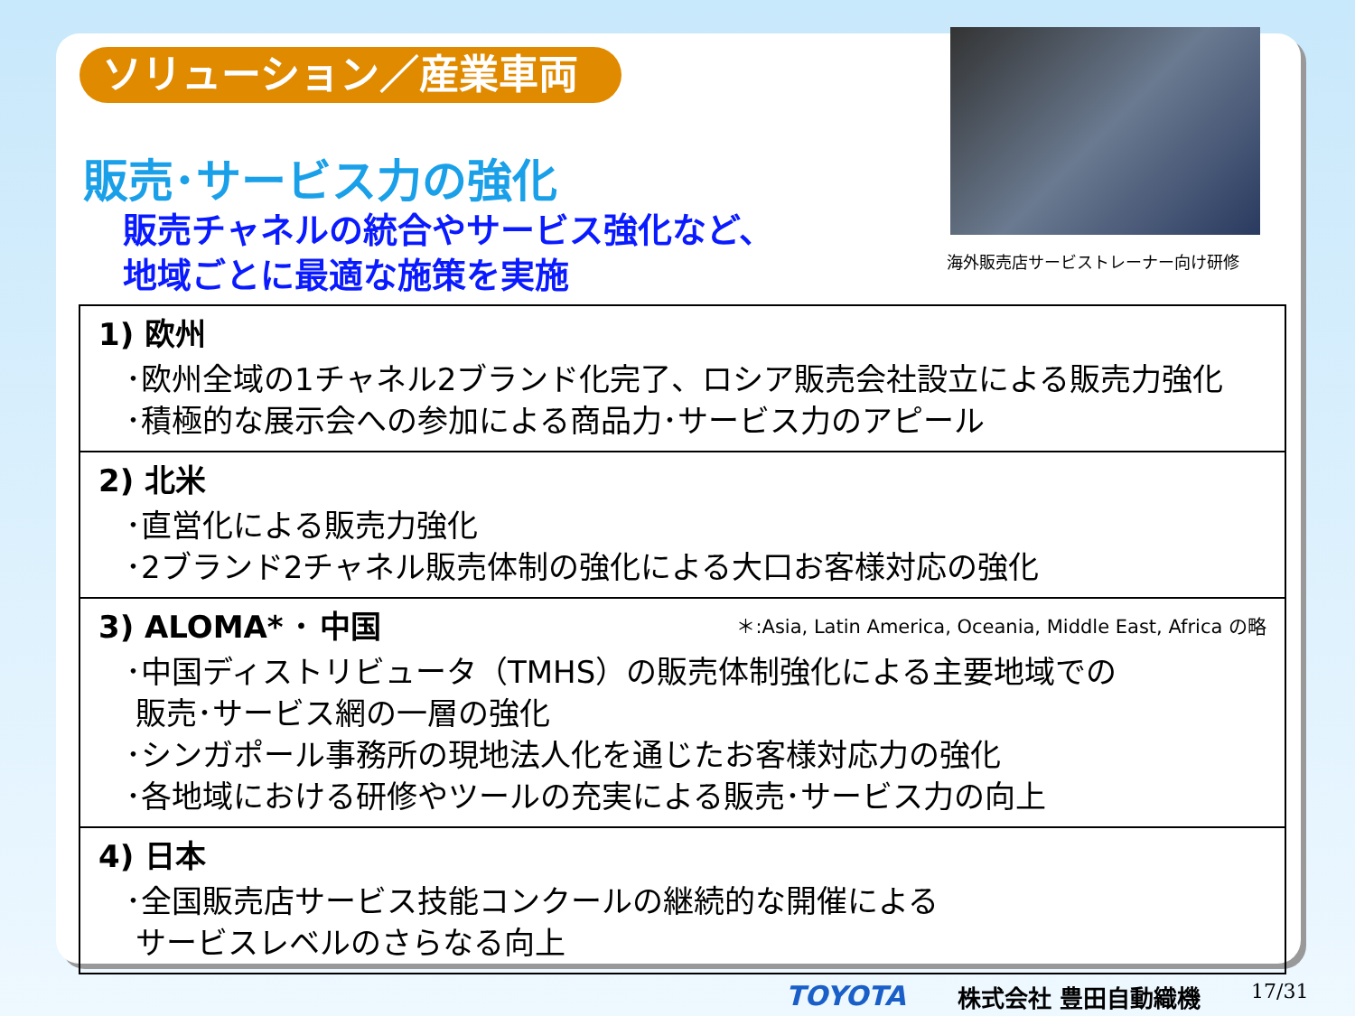ソリューション／産業車両
販売･サービス力の強化
販売チャネルの統合やサービス強化など、
地域ごとに最適な施策を実施
海外販売店サービストレーナー向け研修
1) 欧州
･欧州全域の1チャネル2ブランド化完了、ロシア販売会社設立による販売力強化
･積極的な展示会への参加による商品力･サービス力のアピール
2) 北米
･直営化による販売力強化
･2ブランド2チャネル販売体制の強化による大口お客様対応の強化
＊:Asia, Latin America, Oceania, Middle East, Africa の略 3) ALOMA* ･ 中国
･中国ディストリビュータ（TMHS）の販売体制強化による主要地域での
販売･サービス網の一層の強化
･シンガポール事務所の現地法人化を通じたお客様対応力の強化
･各地域における研修やツールの充実による販売･サービス力の向上
4) 日本
･全国販売店サービス技能コンクールの継続的な開催による
サービスレベルのさらなる向上
TOYOTA 株式会社 豊田自動織機 17/31